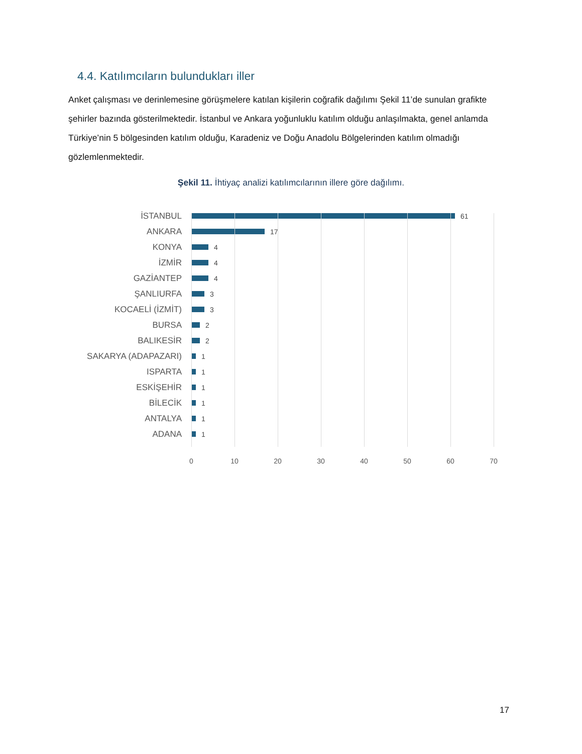4.4. Katılımcıların bulundukları iller
Anket çalışması ve derinlemesine görüşmelere katılan kişilerin coğrafik dağılımı Şekil 11’de sunulan grafikte şehirler bazında gösterilmektedir. İstanbul ve Ankara yoğunluklu katılım olduğu anlaşılmakta, genel anlamda Türkiye’nin 5 bölgesinden katılım olduğu, Karadeniz ve Doğu Anadolu Bölgelerinden katılım olmadığı gözlemlenmektedir.
Şekil 11. İhtiyaç analizi katılımcılarının illere göre dağılımı.
İSTANBUL
61
ANKARA
17
KONYA
4
İZMİR
4
GAZİANTEP
4
ŞANLIURFA
3
KOCAELİ (İZMİT)
3
BURSA
2
BALIKESİR
2
SAKARYA (ADAPAZARI)
1
ISPARTA
1
ESKİŞEHİR
1
BİLECİK
1
ANTALYA
1
ADANA
1
0 10 20 30 40 50 60 70
17